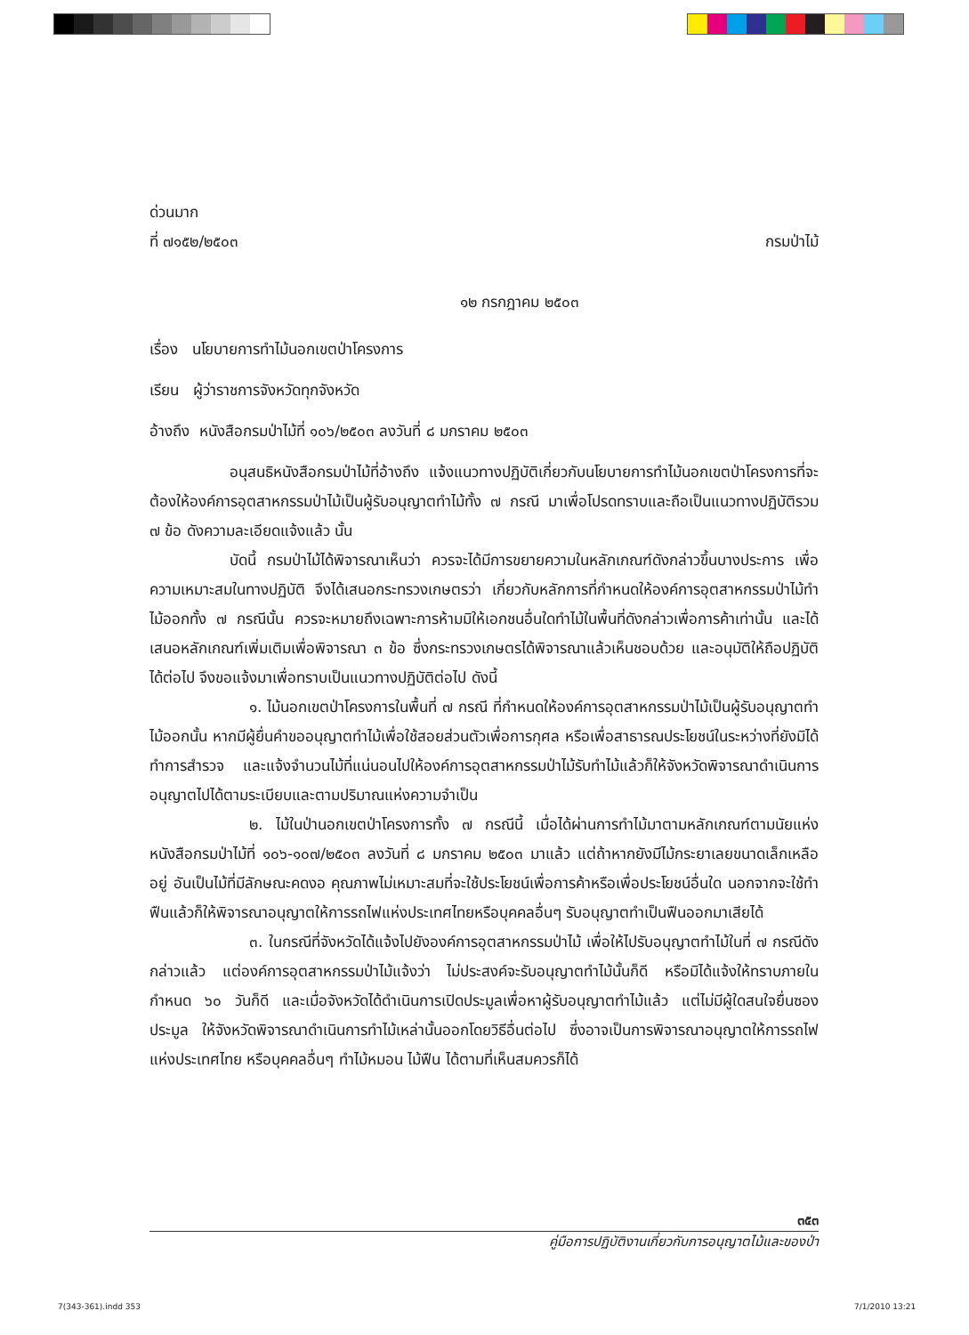ด่วนมาก
ที่ ๗๑๕๒/๒๕๐๓ กรมป่าไม้
๑๒ กรกฎาคม ๒๕๐๓
เรื่อง นโยบายการทำไม้นอกเขตป่าโครงการ
เรียน ผู้ว่าราชการจังหวัดทุกจังหวัด
อ้างถึง หนังสือกรมป่าไม้ที่ ๑๐๖/๒๕๐๓ ลงวันที่ ๘ มกราคม ๒๕๐๓
อนุสนธิหนังสือกรมป่าไม้ที่อ้างถึง แจ้งแนวทางปฏิบัติเกี่ยวกับนโยบายการทำไม้นอกเขตป่าโครงการที่จะต้องให้องค์การอุตสาหกรรมป่าไม้เป็นผู้รับอนุญาตทำไม้ทั้ง ๗ กรณี มาเพื่อโปรดทราบและถือเป็นแนวทางปฏิบัติรวม ๗ ข้อ ดังความละเอียดแจ้งแล้ว นั้น
บัดนี้ กรมป่าไม้ได้พิจารณาเห็นว่า ควรจะได้มีการขยายความในหลักเกณฑ์ดังกล่าวขึ้นบางประการ เพื่อความเหมาะสมในทางปฏิบัติ จึงได้เสนอกระทรวงเกษตรว่า เกี่ยวกับหลักการที่กำหนดให้องค์การอุตสาหกรรมป่าไม้ทำไม้ออกทั้ง ๗ กรณีนั้น ควรจะหมายถึงเฉพาะการห้ามมิให้เอกชนอื่นใดทำไม้ในพื้นที่ดังกล่าวเพื่อการค้าเท่านั้น และได้เสนอหลักเกณฑ์เพิ่มเติมเพื่อพิจารณา ๓ ข้อ ซึ่งกระทรวงเกษตรได้พิจารณาแล้วเห็นชอบด้วย และอนุมัติให้ถือปฏิบัติได้ต่อไป จึงขอแจ้งมาเพื่อทราบเป็นแนวทางปฏิบัติต่อไป ดังนี้
๑. ไม้นอกเขตป่าโครงการในพื้นที่ ๗ กรณี ที่กำหนดให้องค์การอุตสาหกรรมป่าไม้เป็นผู้รับอนุญาตทำไม้ออกนั้น หากมีผู้ยื่นคำขออนุญาตทำไม้เพื่อใช้สอยส่วนตัวเพื่อการกุศล หรือเพื่อสาธารณประโยชน์ในระหว่างที่ยังมิได้ทำการสำรวจ และแจ้งจำนวนไม้ที่แน่นอนไปให้องค์การอุตสาหกรรมป่าไม้รับทำไม้แล้วก็ให้จังหวัดพิจารณาดำเนินการอนุญาตไปได้ตามระเบียบและตามปริมาณแห่งความจำเป็น
๒. ไม้ในป่านอกเขตป่าโครงการทั้ง ๗ กรณีนี้ เมื่อได้ผ่านการทำไม้มาตามหลักเกณฑ์ตามนัยแห่งหนังสือกรมป่าไม้ที่ ๑๐๖-๑๐๗/๒๕๐๓ ลงวันที่ ๘ มกราคม ๒๕๐๓ มาแล้ว แต่ถ้าหากยังมีไม้กระยาเลยขนาดเล็กเหลืออยู่ อันเป็นไม้ที่มีลักษณะคดงอ คุณภาพไม่เหมาะสมที่จะใช้ประโยชน์เพื่อการค้าหรือเพื่อประโยชน์อื่นใด นอกจากจะใช้ทำฟืนแล้วก็ให้พิจารณาอนุญาตให้การรถไฟแห่งประเทศไทยหรือบุคคลอื่นๆ รับอนุญาตทำเป็นฟืนออกมาเสียได้
๓. ในกรณีที่จังหวัดได้แจ้งไปยังองค์การอุตสาหกรรมป่าไม้ เพื่อให้ไปรับอนุญาตทำไม้ในที่ ๗ กรณีดังกล่าวแล้ว แต่องค์การอุตสาหกรรมป่าไม้แจ้งว่า ไม่ประสงค์จะรับอนุญาตทำไม้นั้นก็ดี หรือมิได้แจ้งให้ทราบภายในกำหนด ๖๐ วันก็ดี และเมื่อจังหวัดได้ดำเนินการเปิดประมูลเพื่อหาผู้รับอนุญาตทำไม้แล้ว แต่ไม่มีผู้ใดสนใจยื่นซองประมูล ให้จังหวัดพิจารณาดำเนินการทำไม้เหล่านั้นออกโดยวิธีอื่นต่อไป ซึ่งอาจเป็นการพิจารณาอนุญาตให้การรถไฟแห่งประเทศไทย หรือบุคคลอื่นๆ ทำไม้หมอน ไม้ฟืน ได้ตามที่เห็นสมควรก็ได้
๓๕๓
คู่มือการปฏิบัติงานเกี่ยวกับการอนุญาตไม้และของป่า
7(343-361).indd 353 7/1/2010 13:21